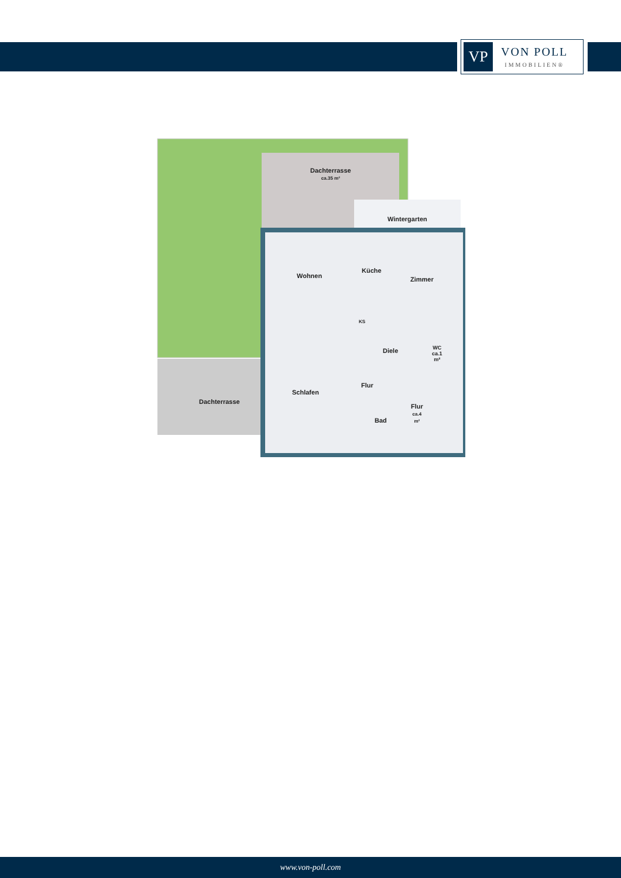VP
VON POLL
IMMOBILIEN®
Dachterrasse
ca.35 m²
Wintergarten
Wohnen
Küche
Zimmer
KS
Diele
WC
ca.1
m²
Flur
Schlafen
Dachterrasse
Flur
ca.4
m²
Bad
www.von-poll.com